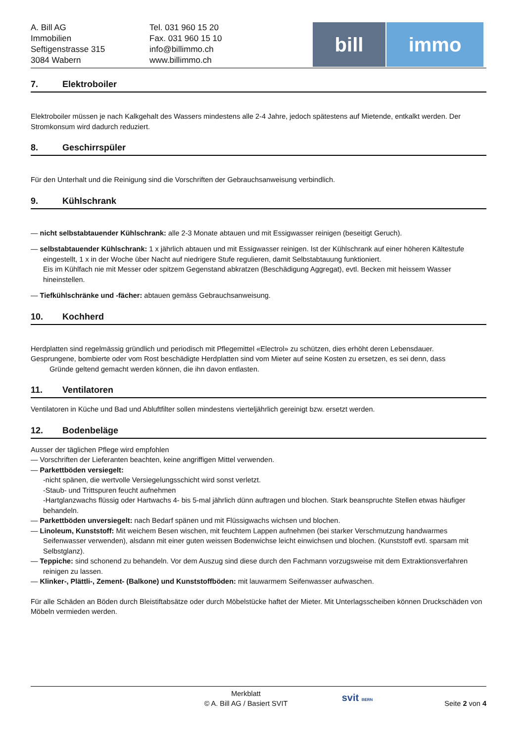A. Bill AG
Immobilien
Seftigenstrasse 315
3084 Wabern
Tel. 031 960 15 20
Fax. 031 960 15 10
info@billimmo.ch
www.billimmo.ch
bill immo
7. Elektroboiler
Elektroboiler müssen je nach Kalkgehalt des Wassers mindestens alle 2-4 Jahre, jedoch spätestens auf Mietende, entkalkt werden. Der Stromkonsum wird dadurch reduziert.
8. Geschirrspüler
Für den Unterhalt und die Reinigung sind die Vorschriften der Gebrauchsanweisung verbindlich.
9. Kühlschrank
— nicht selbstabtauender Kühlschrank: alle 2-3 Monate abtauen und mit Essigwasser reinigen (beseitigt Geruch).
— selbstabtauender Kühlschrank: 1 x jährlich abtauen und mit Essigwasser reinigen. Ist der Kühlschrank auf einer höheren Kältestufe
eingestellt, 1 x in der Woche über Nacht auf niedrigere Stufe regulieren, damit Selbstabtauung funktioniert.
Eis im Kühlfach nie mit Messer oder spitzem Gegenstand abkratzen (Beschädigung Aggregat), evtl. Becken mit heissem Wasser
hineinstellen.
— Tiefkühlschränke und -fächer: abtauen gemäss Gebrauchsanweisung.
10. Kochherd
Herdplatten sind regelmässig gründlich und periodisch mit Pflegemittel «Electrol» zu schützen, dies erhöht deren Lebensdauer.
Gesprungene, bombierte oder vom Rost beschädigte Herdplatten sind vom Mieter auf seine Kosten zu ersetzen, es sei denn, dass
Gründe geltend gemacht werden können, die ihn davon entlasten.
11. Ventilatoren
Ventilatoren in Küche und Bad und Abluftfilter sollen mindestens vierteljährlich gereinigt bzw. ersetzt werden.
12. Bodenbeläge
Ausser der täglichen Pflege wird empfohlen
— Vorschriften der Lieferanten beachten, keine angriffigen Mittel verwenden.
— Parkettböden versiegelt:
-nicht spänen, die wertvolle Versiegelungsschicht wird sonst verletzt.
-Staub- und Trittspuren feucht aufnehmen
-Hartglanzwachs flüssig oder Hartwachs 4- bis 5-mal jährlich dünn auftragen und blochen. Stark beanspruchte Stellen etwas häufiger
behandeln.
— Parkettböden unversiegelt: nach Bedarf spänen und mit Flüssigwachs wichsen und blochen.
— Linoleum, Kunststoff: Mit weichem Besen wischen, mit feuchtem Lappen aufnehmen (bei starker Verschmutzung handwarmes
Seifenwasser verwenden), alsdann mit einer guten weissen Bodenwichse leicht einwichsen und blochen. (Kunststoff evtl. sparsam mit
Selbstglanz).
— Teppiche: sind schonend zu behandeln. Vor dem Auszug sind diese durch den Fachmann vorzugsweise mit dem Extraktionsverfahren
reinigen zu lassen.
— Klinker-, Plättli-, Zement- (Balkone) und Kunststoffböden: mit lauwarmem Seifenwasser aufwaschen.
Für alle Schäden an Böden durch Bleistiftabsätze oder durch Möbelstücke haftet der Mieter. Mit Unterlagsscheiben können Druckschäden von Möbeln vermieden werden.
Merkblatt
© A. Bill AG / Basiert SVIT
svit BERN
Seite 2 von 4